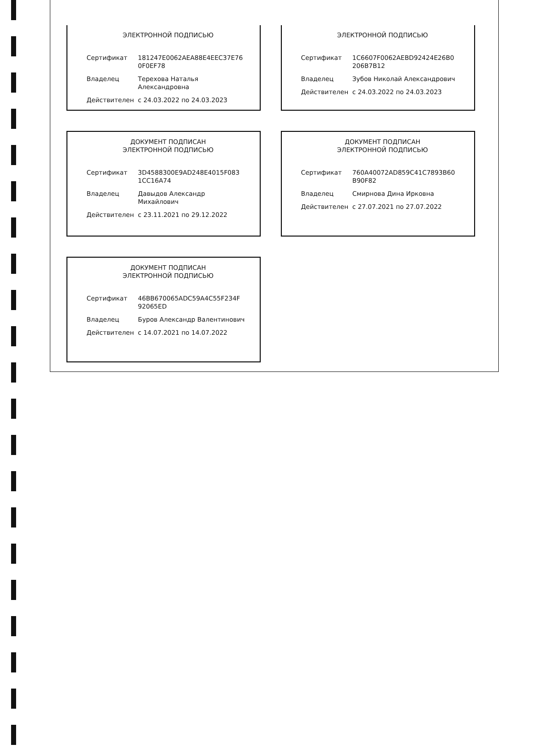ЭЛЕКТРОННОЙ ПОДПИСЬЮ
| Сертификат | 181247E0062AEA88E4EEC37E76 0F0EF78 |
| Владелец | Терехова Наталья Александровна |
| Действителен | с 24.03.2022 по 24.03.2023 |
ЭЛЕКТРОННОЙ ПОДПИСЬЮ
| Сертификат | 1C6607F0062AEBD92424E26B0 206B7B12 |
| Владелец | Зубов Николай Александрович |
| Действителен | с 24.03.2022 по 24.03.2023 |
ДОКУМЕНТ ПОДПИСАН
ЭЛЕКТРОННОЙ ПОДПИСЬЮ
| Сертификат | 3D4588300E9AD248E4015F083 1CC16A74 |
| Владелец | Давыдов Александр Михайлович |
| Действителен | с 23.11.2021 по 29.12.2022 |
ДОКУМЕНТ ПОДПИСАН
ЭЛЕКТРОННОЙ ПОДПИСЬЮ
| Сертификат | 760A40072AD859C41C7893B60 B90F82 |
| Владелец | Смирнова Дина Ирковна |
| Действителен | с 27.07.2021 по 27.07.2022 |
ДОКУМЕНТ ПОДПИСАН
ЭЛЕКТРОННОЙ ПОДПИСЬЮ
| Сертификат | 46BB670065ADC59A4C55F234F 92065ED |
| Владелец | Буров Александр Валентинович |
| Действителен | с 14.07.2021 по 14.07.2022 |